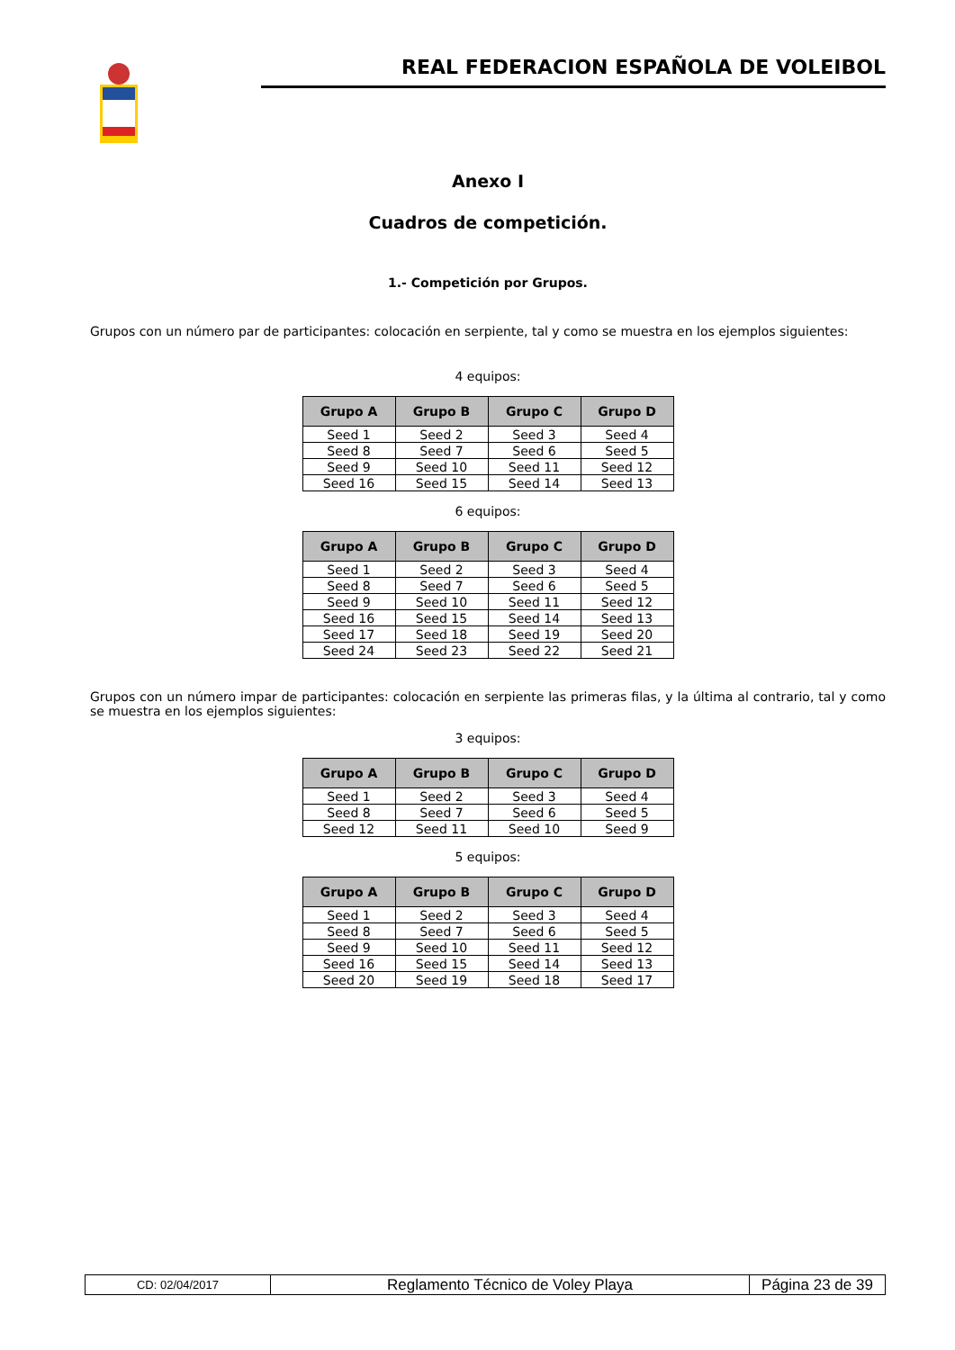REAL FEDERACION ESPAÑOLA DE VOLEIBOL
Anexo I
Cuadros de competición.
1.- Competición por Grupos.
Grupos con un número par de participantes: colocación en serpiente, tal y como se muestra en los ejemplos siguientes:
4 equipos:
| Grupo A | Grupo B | Grupo C | Grupo D |
| --- | --- | --- | --- |
| Seed 1 | Seed 2 | Seed 3 | Seed 4 |
| Seed 8 | Seed 7 | Seed 6 | Seed 5 |
| Seed 9 | Seed 10 | Seed 11 | Seed 12 |
| Seed 16 | Seed 15 | Seed 14 | Seed 13 |
6 equipos:
| Grupo A | Grupo B | Grupo C | Grupo D |
| --- | --- | --- | --- |
| Seed 1 | Seed 2 | Seed 3 | Seed 4 |
| Seed 8 | Seed 7 | Seed 6 | Seed 5 |
| Seed 9 | Seed 10 | Seed 11 | Seed 12 |
| Seed 16 | Seed 15 | Seed 14 | Seed 13 |
| Seed 17 | Seed 18 | Seed 19 | Seed 20 |
| Seed 24 | Seed 23 | Seed 22 | Seed 21 |
Grupos con un número impar de participantes: colocación en serpiente las primeras filas, y la última al contrario, tal y como se muestra en los ejemplos siguientes:
3 equipos:
| Grupo A | Grupo B | Grupo C | Grupo D |
| --- | --- | --- | --- |
| Seed 1 | Seed 2 | Seed 3 | Seed 4 |
| Seed 8 | Seed 7 | Seed 6 | Seed 5 |
| Seed 12 | Seed 11 | Seed 10 | Seed 9 |
5 equipos:
| Grupo A | Grupo B | Grupo C | Grupo D |
| --- | --- | --- | --- |
| Seed 1 | Seed 2 | Seed 3 | Seed 4 |
| Seed 8 | Seed 7 | Seed 6 | Seed 5 |
| Seed 9 | Seed 10 | Seed 11 | Seed 12 |
| Seed 16 | Seed 15 | Seed 14 | Seed 13 |
| Seed 20 | Seed 19 | Seed 18 | Seed 17 |
| CD: 02/04/2017 | Reglamento Técnico de Voley Playa | Página 23 de 39 |